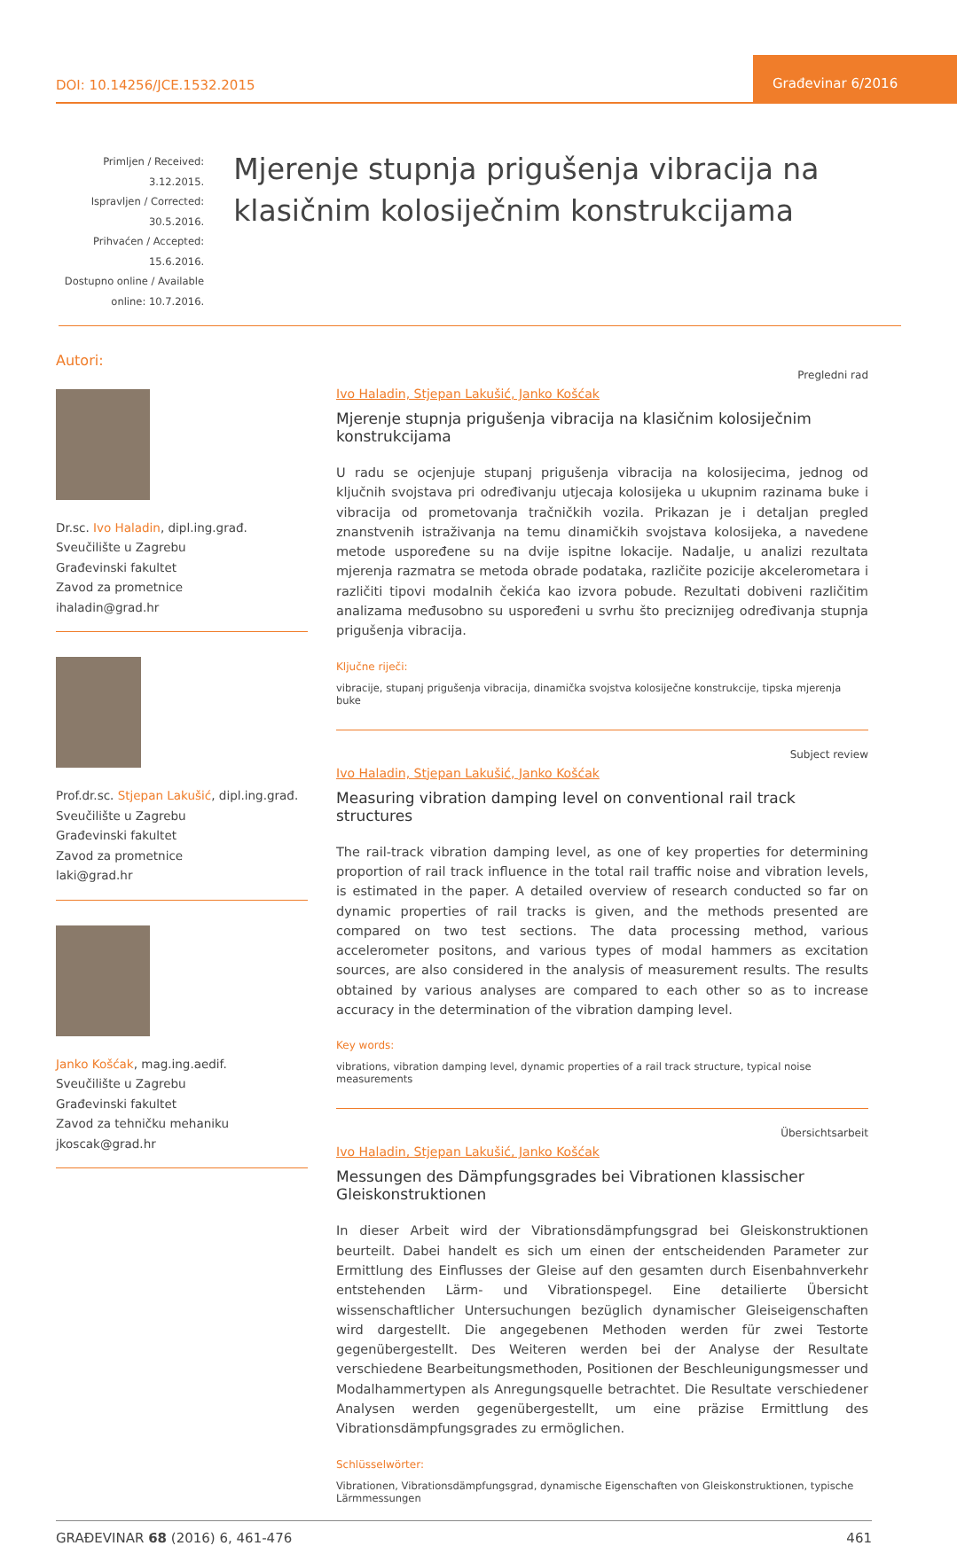DOI: 10.14256/JCE.1532.2015
Građevinar 6/2016
Primljen / Received: 3.12.2015.
Ispravljen / Corrected: 30.5.2016.
Prihvaćen / Accepted: 15.6.2016.
Dostupno online / Available online: 10.7.2016.
Mjerenje stupnja prigušenja vibracija na klasičnim kolosiječnim konstrukcijama
Autori:
Dr.sc. Ivo Haladin, dipl.ing.građ.
Sveučilište u Zagrebu
Građevinski fakultet
Zavod za prometnice
ihaladin@grad.hr
Prof.dr.sc. Stjepan Lakušić, dipl.ing.građ.
Sveučilište u Zagrebu
Građevinski fakultet
Zavod za prometnice
laki@grad.hr
Janko Košćak, mag.ing.aedif.
Sveučilište u Zagrebu
Građevinski fakultet
Zavod za tehničku mehaniku
jkoscak@grad.hr
Pregledni rad
Ivo Haladin, Stjepan Lakušić, Janko Košćak
Mjerenje stupnja prigušenja vibracija na klasičnim kolosiječnim konstrukcijama
U radu se ocjenjuje stupanj prigušenja vibracija na kolosijecima, jednog od ključnih svojstava pri određivanju utjecaja kolosijeka u ukupnim razinama buke i vibracija od prometovanja tračničkih vozila. Prikazan je i detaljan pregled znanstvenih istraživanja na temu dinamičkih svojstava kolosijeka, a navedene metode uspoređene su na dvije ispitne lokacije. Nadalje, u analizi rezultata mjerenja razmatra se metoda obrade podataka, različite pozicije akcelerometara i različiti tipovi modalnih čekića kao izvora pobude. Rezultati dobiveni različitim analizama međusobno su uspoređeni u svrhu što preciznijeg određivanja stupnja prigušenja vibracija.
Ključne riječi:
vibracije, stupanj prigušenja vibracija, dinamička svojstva kolosiječne konstrukcije, tipska mjerenja buke
Subject review
Ivo Haladin, Stjepan Lakušić, Janko Košćak
Measuring vibration damping level on conventional rail track structures
The rail-track vibration damping level, as one of key properties for determining proportion of rail track influence in the total rail traffic noise and vibration levels, is estimated in the paper. A detailed overview of research conducted so far on dynamic properties of rail tracks is given, and the methods presented are compared on two test sections. The data processing method, various accelerometer positons, and various types of modal hammers as excitation sources, are also considered in the analysis of measurement results. The results obtained by various analyses are compared to each other so as to increase accuracy in the determination of the vibration damping level.
Key words:
vibrations, vibration damping level, dynamic properties of a rail track structure, typical noise measurements
Übersichtsarbeit
Ivo Haladin, Stjepan Lakušić, Janko Košćak
Messungen des Dämpfungsgrades bei Vibrationen klassischer Gleiskonstruktionen
In dieser Arbeit wird der Vibrationsdämpfungsgrad bei Gleiskonstruktionen beurteilt. Dabei handelt es sich um einen der entscheidenden Parameter zur Ermittlung des Einflusses der Gleise auf den gesamten durch Eisenbahnverkehr entstehenden Lärm- und Vibrationspegel. Eine detailierte Übersicht wissenschaftlicher Untersuchungen bezüglich dynamischer Gleiseigenschaften wird dargestellt. Die angegebenen Methoden werden für zwei Testorte gegenübergestellt. Des Weiteren werden bei der Analyse der Resultate verschiedene Bearbeitungsmethoden, Positionen der Beschleunigungsmesser und Modalhammertypen als Anregungsquelle betrachtet. Die Resultate verschiedener Analysen werden gegenübergestellt, um eine präzise Ermittlung des Vibrationsdämpfungsgrades zu ermöglichen.
Schlüsselwörter:
Vibrationen, Vibrationsdämpfungsgrad, dynamische Eigenschaften von Gleiskonstruktionen, typische Lärmmessungen
GRAĐEVINAR 68 (2016) 6, 461-476
461